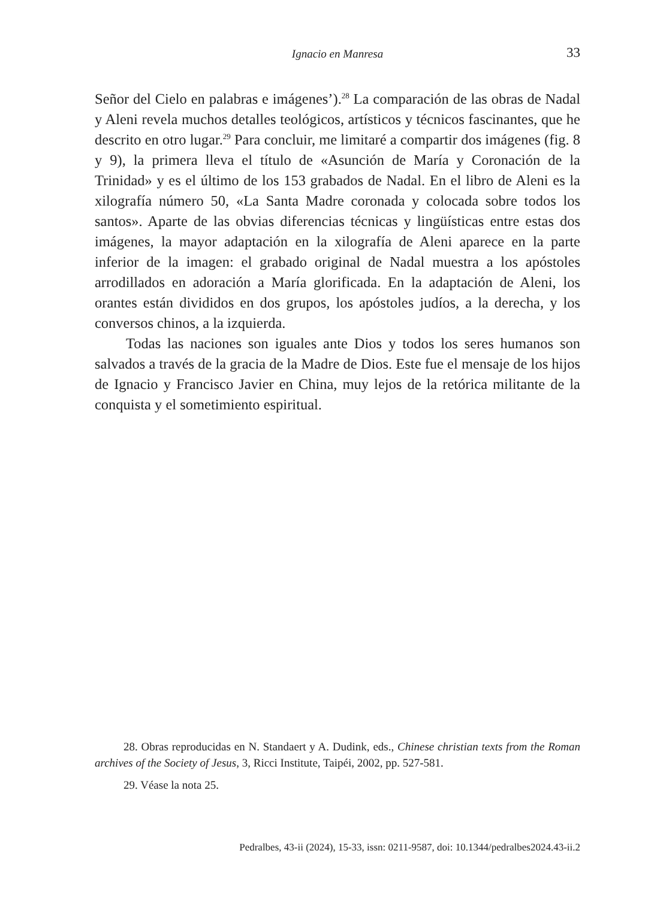Ignacio en Manresa
33
Señor del Cielo en palabras e imágenes’).<sup>28</sup> La comparación de las obras de Nadal y Aleni revela muchos detalles teológicos, artísticos y técnicos fascinantes, que he descrito en otro lugar.<sup>29</sup> Para concluir, me limitaré a compartir dos imágenes (fig. 8 y 9), la primera lleva el título de «Asunción de María y Coronación de la Trinidad» y es el último de los 153 grabados de Nadal. En el libro de Aleni es la xilografía número 50, «La Santa Madre coronada y colocada sobre todos los santos». Aparte de las obvias diferencias técnicas y lingüísticas entre estas dos imágenes, la mayor adaptación en la xilografía de Aleni aparece en la parte inferior de la imagen: el grabado original de Nadal muestra a los apóstoles arrodillados en adoración a María glorificada. En la adaptación de Aleni, los orantes están divididos en dos grupos, los apóstoles judíos, a la derecha, y los conversos chinos, a la izquierda.
Todas las naciones son iguales ante Dios y todos los seres humanos son salvados a través de la gracia de la Madre de Dios. Este fue el mensaje de los hijos de Ignacio y Francisco Javier en China, muy lejos de la retórica militante de la conquista y el sometimiento espiritual.
28. Obras reproducidas en N. Standaert y A. Dudink, eds., Chinese christian texts from the Roman archives of the Society of Jesus, 3, Ricci Institute, Taipéi, 2002, pp. 527-581.
29. Véase la nota 25.
Pedralbes, 43-ii (2024), 15-33, issn: 0211-9587, doi: 10.1344/pedralbes2024.43-ii.2